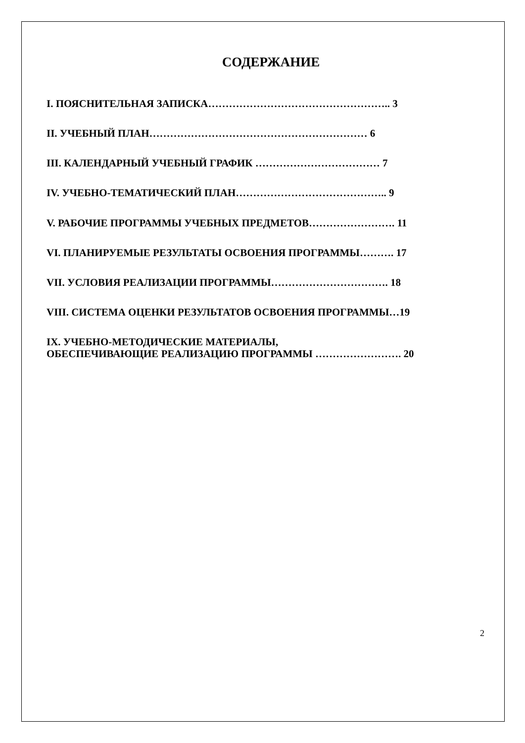СОДЕРЖАНИЕ
I. ПОЯСНИТЕЛЬНАЯ ЗАПИСКА…………………………………………….. 3
II. УЧЕБНЫЙ ПЛАН……………………………………………………… 6
III. КАЛЕНДАРНЫЙ УЧЕБНЫЙ ГРАФИК ……………………………… 7
IV. УЧЕБНО-ТЕМАТИЧЕСКИЙ ПЛАН…………………………………….. 9
V. РАБОЧИЕ ПРОГРАММЫ УЧЕБНЫХ ПРЕДМЕТОВ……………………. 11
VI. ПЛАНИРУЕМЫЕ РЕЗУЛЬТАТЫ ОСВОЕНИЯ ПРОГРАММЫ………. 17
VII. УСЛОВИЯ РЕАЛИЗАЦИИ ПРОГРАММЫ……………………………. 18
VIII. СИСТЕМА ОЦЕНКИ РЕЗУЛЬТАТОВ ОСВОЕНИЯ ПРОГРАММЫ…19
IX. УЧЕБНО-МЕТОДИЧЕСКИЕ МАТЕРИАЛЫ,
ОБЕСПЕЧИВАЮЩИЕ РЕАЛИЗАЦИЮ ПРОГРАММЫ ……………………. 20
2